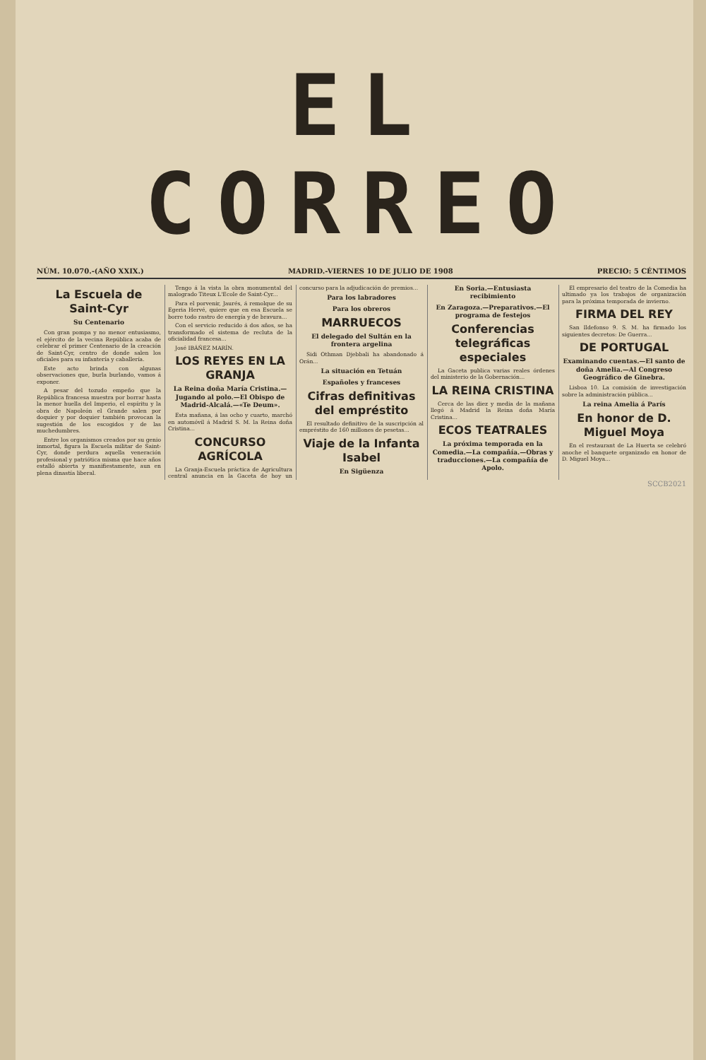EL CORREO
NÚM. 10.070.-(AÑO XXIX.) MADRID.-VIERNES 10 DE JULIO DE 1908 PRECIO: 5 CÉNTIMOS
La Escuela de Saint-Cyr
Su Centenario
Con gran pompa y no menor entusiasmo, el ejército de la vecina República acaba de celebrar el primer Centenario de la creación de Saint-Cyr, centro de donde salen los oficiales para su infantería y caballería.
Este acto brinda con algunas observaciones que, burla burlando, vamos á exponer.
A pesar del tozudo empeño que la República francesa muestra por borrar hasta la menor huella del Imperio, el espíritu y la obra de Napoleón el Grande salen por doquier y por doquier también provocan la sugestión de los escogidos y de las muchedumbres.
Entre los organismos creados por su genio inmortal, figura la Escuela militar de Saint-Cyr, donde perdura aquella veneración profesional y patriótica misma que hace años estalló abierta y manifiestamente, aun en plena dinastía liberal.
Tengo á la vista la obra monumental del malogrado Titeux L'Ecole de Saint-Cyr...
Para el porvenir, Jaurés, á remolque de su Egeria Hervé, quiere que en esa Escuela se borre todo rastro de energía y de bravura...
Con el servicio reducido á dos años, se ha transformado el sistema de recluta de la oficialidad francesa...
José IBÁÑEZ MARÍN.
LOS REYES EN LA GRANJA
La Reina doña María Cristina.—Jugando al polo.—El Obispo de Madrid-Alcalá.—«Te Deum».
Esta mañana, á las ocho y cuarto, marchó en automóvil á Madrid S. M. la Reina doña Cristina...
CONCURSO AGRÍCOLA
La Granja-Escuela práctica de Agricultura central anuncia en la Gaceta de hoy un concurso para la adjudicación de premios...
Para los labradores
Para los obreros
MARRUECOS
El delegado del Sultán en la frontera argelina
Sidi Othman Djebbali ha abandonado á Orán...
La situación en Tetuán
Españoles y franceses
Cifras definitivas del empréstito
El resultado definitivo de la suscripción al empréstito de 160 millones de pesetas...
Viaje de la Infanta Isabel
En Sigüenza
En Soria.—Entusiasta recibimiento
En Zaragoza.—Preparativos.—El programa de festejos
Conferencias telegráficas especiales
La Gaceta publica varias reales órdenes del ministerio de la Gobernación...
LA REINA CRISTINA
Cerca de las diez y media de la mañana llegó á Madrid la Reina doña María Cristina...
ECOS TEATRALES
La próxima temporada en la Comedia.—La compañía.—Obras y traducciones.—La compañía de Apolo.
El empresario del teatro de la Comedia ha ultimado ya los trabajos de organización para la próxima temporada de invierno.
FIRMA DEL REY
San Ildefonso 9. S. M. ha firmado los siguientes decretos: De Guerra...
DE PORTUGAL
Examinando cuentas.—El santo de doña Amelia.—Al Congreso Geográfico de Ginebra.
Lisboa 10. La comisión de investigación sobre la administración pública...
La reina Amelia á París
En honor de D. Miguel Moya
En el restaurant de La Huerta se celebró anoche el banquete organizado en honor de D. Miguel Moya...
SCCB2021